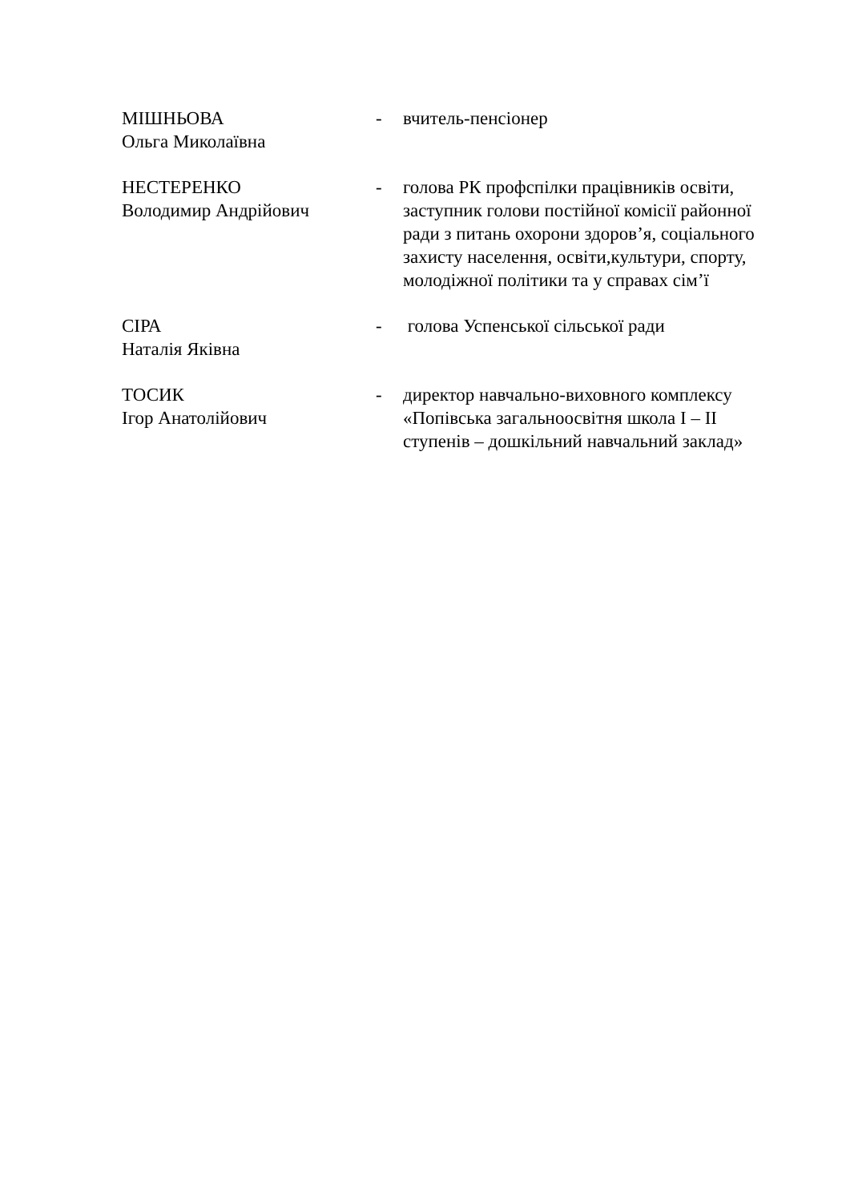МІШНЬОВА
Ольга Миколаївна
- вчитель-пенсіонер
НЕСТЕРЕНКО
Володимир Андрійович
- голова РК профспілки працівників освіти, заступник голови постійної комісії районної ради з питань охорони здоров’я, соціального захисту населення, освіти,культури, спорту, молодіжної політики та у справах сім’ї
СІРА
Наталія Яківна
- голова Успенської сільської ради
ТОСИК
Ігор Анатолійович
- директор навчально-виховного комплексу «Попівська загальноосвітня школа I – II ступенів – дошкільний навчальний заклад»